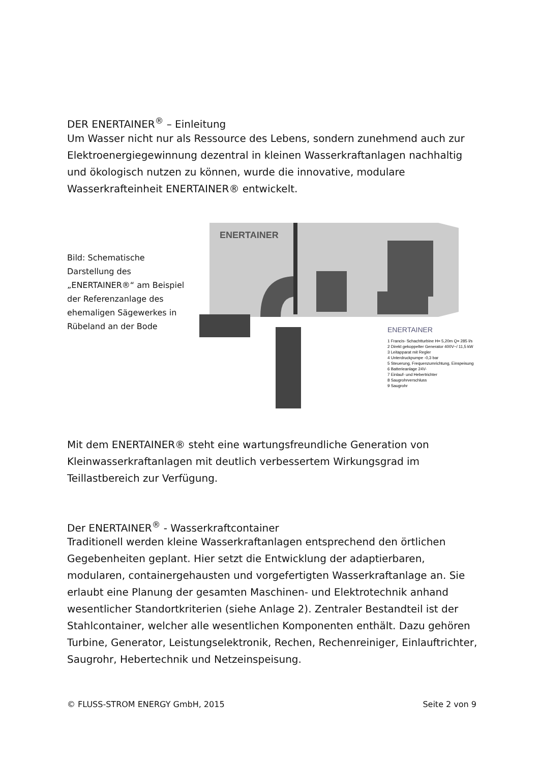DER ENERTAINER<sup>®</sup> – Einleitung
Um Wasser nicht nur als Ressource des Lebens, sondern zunehmend auch zur Elektroenergiegewinnung dezentral in kleinen Wasserkraftanlagen nachhaltig und ökologisch nutzen zu können, wurde die innovative, modulare Wasserkrafteinheit ENERTAINER® entwickelt.
Bild: Schematische Darstellung des „ENERTAINER®“ am Beispiel der Referenzanlage des ehemaligen Sägewerkes in Rübeland an der Bode
ENERTAINER
ENERTAINER
1 Francis- Schachtturbine H= 5,20m Q= 285 l/s
2 Direkt gekoppelter Generator 400V~/ 11,5 kW
3 Leitapparat mit Regler
4 Unterdruckpumpe -0,3 bar
5 Steuerung, Frequenzumrichtung, Einspeisung
6 Batterieanlage 24V-
7 Einlauf- und Hebertrichter
8 Saugrohrverschluss
9 Saugrohr
Mit dem ENERTAINER® steht eine wartungsfreundliche Generation von Kleinwasserkraftanlagen mit deutlich verbessertem Wirkungsgrad im Teillastbereich zur Verfügung.
Der ENERTAINER<sup>®</sup> - Wasserkraftcontainer
Traditionell werden kleine Wasserkraftanlagen entsprechend den örtlichen Gegebenheiten geplant. Hier setzt die Entwicklung der adaptierbaren, modularen, containergehausten und vorgefertigten Wasserkraftanlage an. Sie erlaubt eine Planung der gesamten Maschinen- und Elektrotechnik anhand wesentlicher Standortkriterien (siehe Anlage 2). Zentraler Bestandteil ist der Stahlcontainer, welcher alle wesentlichen Komponenten enthält. Dazu gehören Turbine, Generator, Leistungselektronik, Rechen, Rechenreiniger, Einlauftrichter, Saugrohr, Hebertechnik und Netzeinspeisung.
© FLUSS-STROM ENERGY GmbH, 2015 Seite 2 von 9